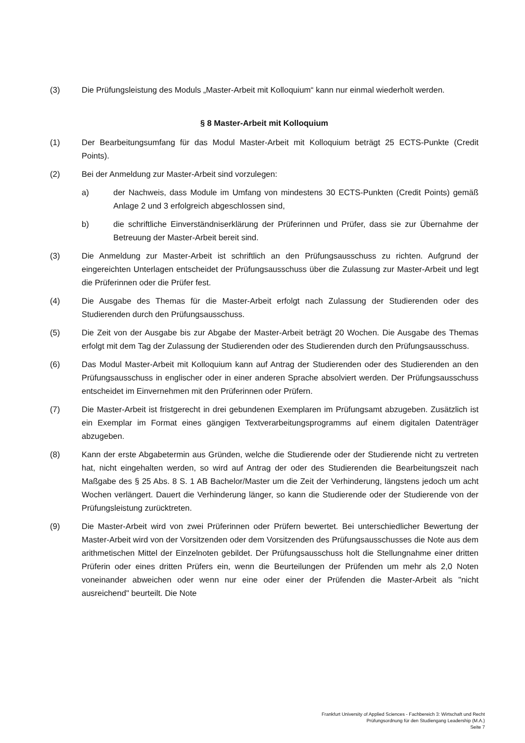(3) Die Prüfungsleistung des Moduls „Master-Arbeit mit Kolloquium“ kann nur einmal wiederholt werden.
§ 8 Master-Arbeit mit Kolloquium
(1) Der Bearbeitungsumfang für das Modul Master-Arbeit mit Kolloquium beträgt 25 ECTS-Punkte (Credit Points).
(2) Bei der Anmeldung zur Master-Arbeit sind vorzulegen:
a) der Nachweis, dass Module im Umfang von mindestens 30 ECTS-Punkten (Credit Points) gemäß Anlage 2 und 3 erfolgreich abgeschlossen sind,
b) die schriftliche Einverständniserklärung der Prüferinnen und Prüfer, dass sie zur Übernahme der Betreuung der Master-Arbeit bereit sind.
(3) Die Anmeldung zur Master-Arbeit ist schriftlich an den Prüfungsausschuss zu richten. Aufgrund der eingereichten Unterlagen entscheidet der Prüfungsausschuss über die Zulassung zur Master-Arbeit und legt die Prüferinnen oder die Prüfer fest.
(4) Die Ausgabe des Themas für die Master-Arbeit erfolgt nach Zulassung der Studierenden oder des Studierenden durch den Prüfungsausschuss.
(5) Die Zeit von der Ausgabe bis zur Abgabe der Master-Arbeit beträgt 20 Wochen. Die Ausgabe des Themas erfolgt mit dem Tag der Zulassung der Studierenden oder des Studierenden durch den Prüfungsausschuss.
(6) Das Modul Master-Arbeit mit Kolloquium kann auf Antrag der Studierenden oder des Studierenden an den Prüfungsausschuss in englischer oder in einer anderen Sprache absolviert werden. Der Prüfungsausschuss entscheidet im Einvernehmen mit den Prüferinnen oder Prüfern.
(7) Die Master-Arbeit ist fristgerecht in drei gebundenen Exemplaren im Prüfungsamt abzugeben. Zusätzlich ist ein Exemplar im Format eines gängigen Textverarbeitungsprogramms auf einem digitalen Datenträger abzugeben.
(8) Kann der erste Abgabetermin aus Gründen, welche die Studierende oder der Studierende nicht zu vertreten hat, nicht eingehalten werden, so wird auf Antrag der oder des Studierenden die Bearbeitungszeit nach Maßgabe des § 25 Abs. 8 S. 1 AB Bachelor/Master um die Zeit der Verhinderung, längstens jedoch um acht Wochen verlängert. Dauert die Verhinderung länger, so kann die Studierende oder der Studierende von der Prüfungsleistung zurücktreten.
(9) Die Master-Arbeit wird von zwei Prüferinnen oder Prüfern bewertet. Bei unterschiedlicher Bewertung der Master-Arbeit wird von der Vorsitzenden oder dem Vorsitzenden des Prüfungsausschusses die Note aus dem arithmetischen Mittel der Einzelnoten gebildet. Der Prüfungsausschuss holt die Stellungnahme einer dritten Prüferin oder eines dritten Prüfers ein, wenn die Beurteilungen der Prüfenden um mehr als 2,0 Noten voneinander abweichen oder wenn nur eine oder einer der Prüfenden die Master-Arbeit als "nicht ausreichend" beurteilt. Die Note
Frankfurt University of Applied Sciences - Fachbereich 3: Wirtschaft und Recht
Prüfungsordnung für den Studiengang Leadership (M.A.)
Seite 7